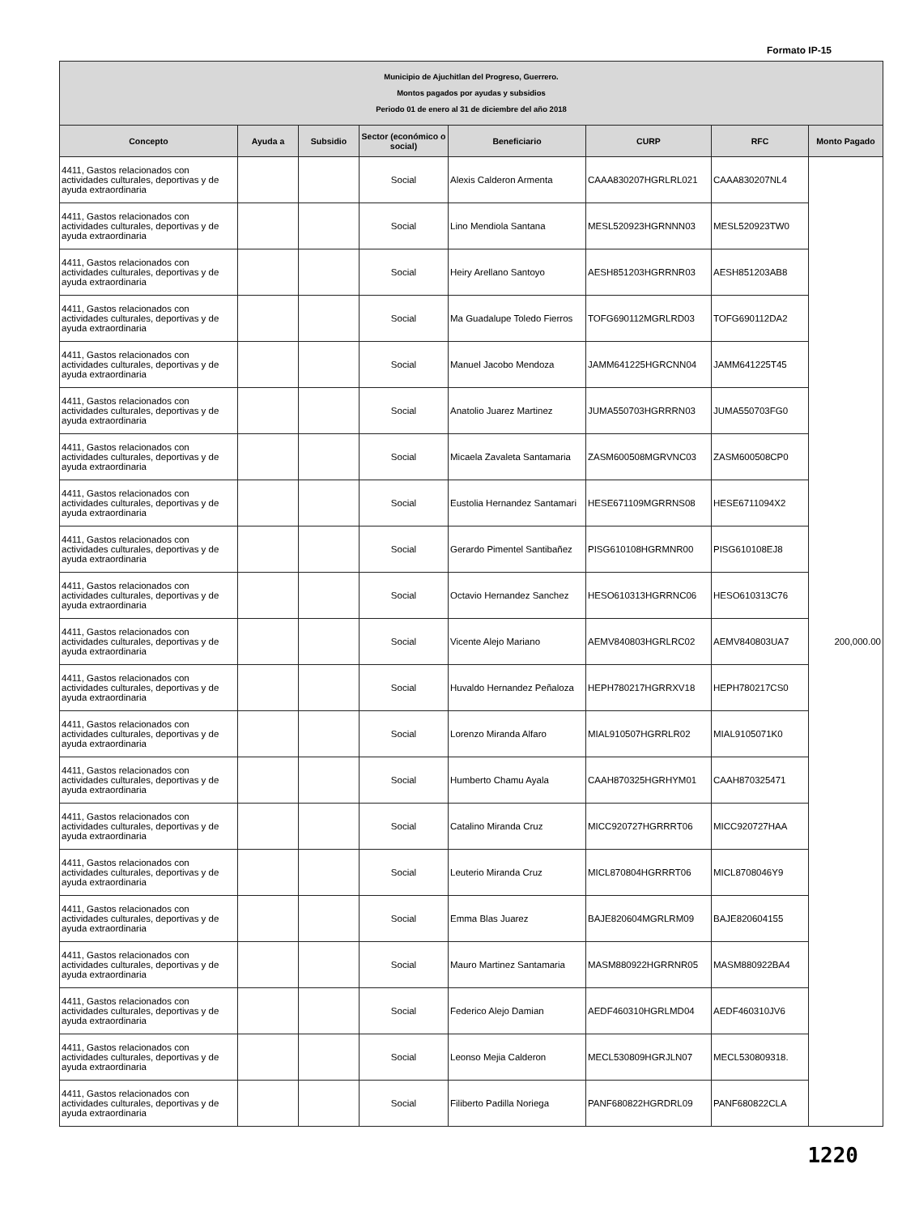Formato IP-15
| Municipio de Ajuchitlan del Progreso, Guerrero. Montos pagados por ayudas y subsidios Periodo 01 de enero al 31 de diciembre del año 2018 | | | | | | | |
| Concepto | Ayuda a | Subsidio | Sector (económico o social) | Beneficiario | CURP | RFC | Monto Pagado |
| 4411, Gastos relacionados con actividades culturales, deportivas y de ayuda extraordinaria | | | Social | Alexis Calderon Armenta | CAAA830207HGRLRL021 | CAAA830207NL4 | 200,000.00 |
| 4411, Gastos relacionados con actividades culturales, deportivas y de ayuda extraordinaria | | | Social | Lino Mendiola Santana | MESL520923HGRNNN03 | MESL520923TW0 | |
| 4411, Gastos relacionados con actividades culturales, deportivas y de ayuda extraordinaria | | | Social | Heiry Arellano Santoyo | AESH851203HGRRNR03 | AESH851203AB8 | |
| 4411, Gastos relacionados con actividades culturales, deportivas y de ayuda extraordinaria | | | Social | Ma Guadalupe Toledo Fierros | TOFG690112MGRLRD03 | TOFG690112DA2 | |
| 4411, Gastos relacionados con actividades culturales, deportivas y de ayuda extraordinaria | | | Social | Manuel Jacobo Mendoza | JAMM641225HGRCNN04 | JAMM641225T45 | |
| 4411, Gastos relacionados con actividades culturales, deportivas y de ayuda extraordinaria | | | Social | Anatolio Juarez Martinez | JUMA550703HGRRRN03 | JUMA550703FG0 | |
| 4411, Gastos relacionados con actividades culturales, deportivas y de ayuda extraordinaria | | | Social | Micaela Zavaleta Santamaria | ZASM600508MGRVNC03 | ZASM600508CP0 | |
| 4411, Gastos relacionados con actividades culturales, deportivas y de ayuda extraordinaria | | | Social | Eustolia Hernandez Santamari | HESE671109MGRRNS08 | HESE6711094X2 | |
| 4411, Gastos relacionados con actividades culturales, deportivas y de ayuda extraordinaria | | | Social | Gerardo Pimentel Santibañez | PISG610108HGRMNR00 | PISG610108EJ8 | |
| 4411, Gastos relacionados con actividades culturales, deportivas y de ayuda extraordinaria | | | Social | Octavio Hernandez Sanchez | HESO610313HGRRNC06 | HESO610313C76 | |
| 4411, Gastos relacionados con actividades culturales, deportivas y de ayuda extraordinaria | | | Social | Vicente Alejo Mariano | AEMV840803HGRLRC02 | AEMV840803UA7 | |
| 4411, Gastos relacionados con actividades culturales, deportivas y de ayuda extraordinaria | | | Social | Huvaldo Hernandez Peñaloza | HEPH780217HGRRXV18 | HEPH780217CS0 | |
| 4411, Gastos relacionados con actividades culturales, deportivas y de ayuda extraordinaria | | | Social | Lorenzo Miranda Alfaro | MIAL910507HGRRLR02 | MIAL9105071K0 | |
| 4411, Gastos relacionados con actividades culturales, deportivas y de ayuda extraordinaria | | | Social | Humberto Chamu Ayala | CAAH870325HGRHYM01 | CAAH870325471 | |
| 4411, Gastos relacionados con actividades culturales, deportivas y de ayuda extraordinaria | | | Social | Catalino Miranda Cruz | MICC920727HGRRRT06 | MICC920727HAA | |
| 4411, Gastos relacionados con actividades culturales, deportivas y de ayuda extraordinaria | | | Social | Leuterio Miranda Cruz | MICL870804HGRRRT06 | MICL8708046Y9 | |
| 4411, Gastos relacionados con actividades culturales, deportivas y de ayuda extraordinaria | | | Social | Emma Blas Juarez | BAJE820604MGRLRM09 | BAJE820604155 | |
| 4411, Gastos relacionados con actividades culturales, deportivas y de ayuda extraordinaria | | | Social | Mauro Martinez Santamaria | MASM880922HGRRNR05 | MASM880922BA4 | |
| 4411, Gastos relacionados con actividades culturales, deportivas y de ayuda extraordinaria | | | Social | Federico Alejo Damian | AEDF460310HGRLMD04 | AEDF460310JV6 | |
| 4411, Gastos relacionados con actividades culturales, deportivas y de ayuda extraordinaria | | | Social | Leonso Mejia Calderon | MECL530809HGRJLN07 | MECL530809318. | |
| 4411, Gastos relacionados con actividades culturales, deportivas y de ayuda extraordinaria | | | Social | Filiberto Padilla Noriega | PANF680822HGRDRL09 | PANF680822CLA | |
1220